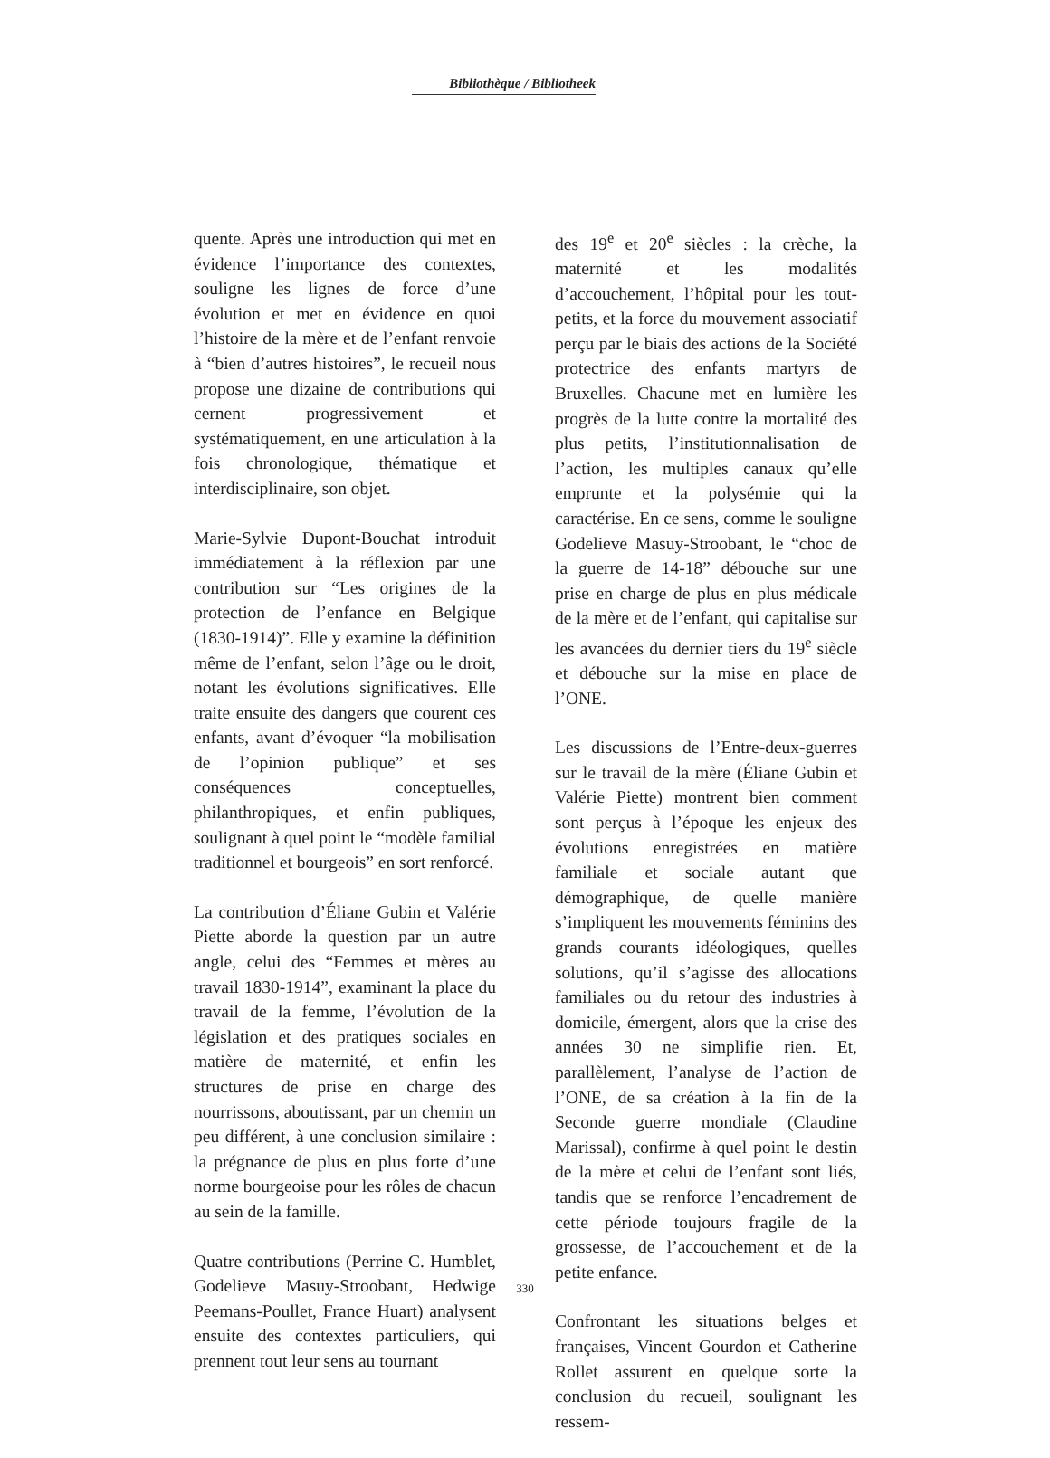Bibliothèque / Bibliotheek
quente. Après une introduction qui met en évidence l’importance des contextes, souligne les lignes de force d’une évolution et met en évidence en quoi l’histoire de la mère et de l’enfant renvoie à “bien d’autres histoires”, le recueil nous propose une dizaine de contributions qui cernent progressivement et systématiquement, en une articulation à la fois chronologique, thématique et interdisciplinaire, son objet.
Marie-Sylvie Dupont-Bouchat introduit immédiatement à la réflexion par une contribution sur “Les origines de la protection de l’enfance en Belgique (1830-1914)”. Elle y examine la définition même de l’enfant, selon l’âge ou le droit, notant les évolutions significatives. Elle traite ensuite des dangers que courent ces enfants, avant d’évoquer “la mobilisation de l’opinion publique” et ses conséquences conceptuelles, philanthropiques, et enfin publiques, soulignant à quel point le “modèle familial traditionnel et bourgeois” en sort renforcé.
La contribution d’Éliane Gubin et Valérie Piette aborde la question par un autre angle, celui des “Femmes et mères au travail 1830-1914”, examinant la place du travail de la femme, l’évolution de la législation et des pratiques sociales en matière de maternité, et enfin les structures de prise en charge des nourrissons, aboutissant, par un chemin un peu différent, à une conclusion similaire : la prégnance de plus en plus forte d’une norme bourgeoise pour les rôles de chacun au sein de la famille.
Quatre contributions (Perrine C. Humblet, Godelieve Masuy-Stroobant, Hedwige Peemans-Poullet, France Huart) analysent ensuite des contextes particuliers, qui prennent tout leur sens au tournant
des 19<sup>e</sup> et 20<sup>e</sup> siècles : la crèche, la maternité et les modalités d’accouchement, l’hôpital pour les tout-petits, et la force du mouvement associatif perçu par le biais des actions de la Société protectrice des enfants martyrs de Bruxelles. Chacune met en lumière les progrès de la lutte contre la mortalité des plus petits, l’institutionnalisation de l’action, les multiples canaux qu’elle emprunte et la polysémie qui la caractérise. En ce sens, comme le souligne Godelieve Masuy-Stroobant, le “choc de la guerre de 14-18” débouche sur une prise en charge de plus en plus médicale de la mère et de l’enfant, qui capitalise sur les avancées du dernier tiers du 19<sup>e</sup> siècle et débouche sur la mise en place de l’ONE.
Les discussions de l’Entre-deux-guerres sur le travail de la mère (Éliane Gubin et Valérie Piette) montrent bien comment sont perçus à l’époque les enjeux des évolutions enregistrées en matière familiale et sociale autant que démographique, de quelle manière s’impliquent les mouvements féminins des grands courants idéologiques, quelles solutions, qu’il s’agisse des allocations familiales ou du retour des industries à domicile, émergent, alors que la crise des années 30 ne simplifie rien. Et, parallèlement, l’analyse de l’action de l’ONE, de sa création à la fin de la Seconde guerre mondiale (Claudine Marissal), confirme à quel point le destin de la mère et celui de l’enfant sont liés, tandis que se renforce l’encadrement de cette période toujours fragile de la grossesse, de l’accouchement et de la petite enfance.
Confrontant les situations belges et françaises, Vincent Gourdon et Catherine Rollet assurent en quelque sorte la conclusion du recueil, soulignant les ressem-
330